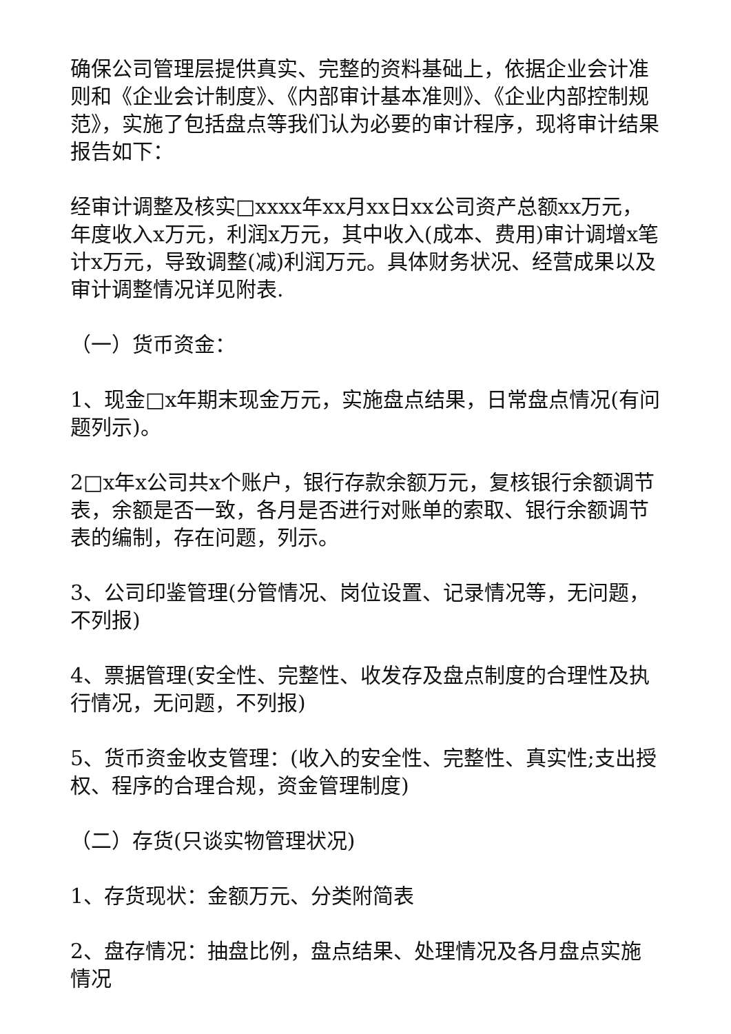确保公司管理层提供真实、完整的资料基础上，依据企业会计准则和《企业会计制度》、《内部审计基本准则》、《企业内部控制规范》，实施了包括盘点等我们认为必要的审计程序，现将审计结果报告如下：
经审计调整及核实□xxxx年xx月xx日xx公司资产总额xx万元，年度收入x万元，利润x万元，其中收入(成本、费用)审计调增x笔计x万元，导致调整(减)利润万元。具体财务状况、经营成果以及审计调整情况详见附表.
（一）货币资金：
1、现金□x年期末现金万元，实施盘点结果，日常盘点情况(有问题列示)。
2□x年x公司共x个账户，银行存款余额万元，复核银行余额调节表，余额是否一致，各月是否进行对账单的索取、银行余额调节表的编制，存在问题，列示。
3、公司印鉴管理(分管情况、岗位设置、记录情况等，无问题，不列报)
4、票据管理(安全性、完整性、收发存及盘点制度的合理性及执行情况，无问题，不列报)
5、货币资金收支管理：(收入的安全性、完整性、真实性;支出授权、程序的合理合规，资金管理制度)
（二）存货(只谈实物管理状况)
1、存货现状：金额万元、分类附简表
2、盘存情况：抽盘比例，盘点结果、处理情况及各月盘点实施情况